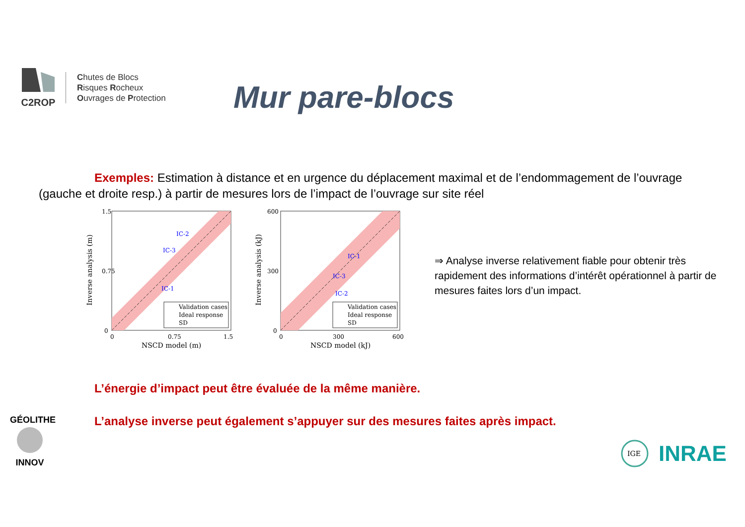C2ROP
Chutes de Blocs
Risques Rocheux
Ouvrages de Protection
Mur pare-blocs
Exemples: Estimation à distance et en urgence du déplacement maximal et de l’endommagement de l’ouvrage (gauche et droite resp.) à partir de mesures lors de l’impact de l’ouvrage sur site réel
1.5
0.75
0
0
0.75
1.5
NSCD model (m)
Inverse analysis (m)
IC-2
IC-3
IC-1
Validation cases
Ideal response
SD
600
300
0
0
300
600
NSCD model (kJ)
Inverse analysis (kJ)
IC-1
IC-3
IC-2
Validation cases
Ideal response
SD
⇒ Analyse inverse relativement fiable pour obtenir très rapidement des informations d’intérêt opérationnel à partir de mesures faites lors d’un impact.
L’énergie d’impact peut être évaluée de la même manière.
L’analyse inverse peut également s’appuyer sur des mesures faites après impact.
GÉOLITHE
INNOV
IGE
INRAE